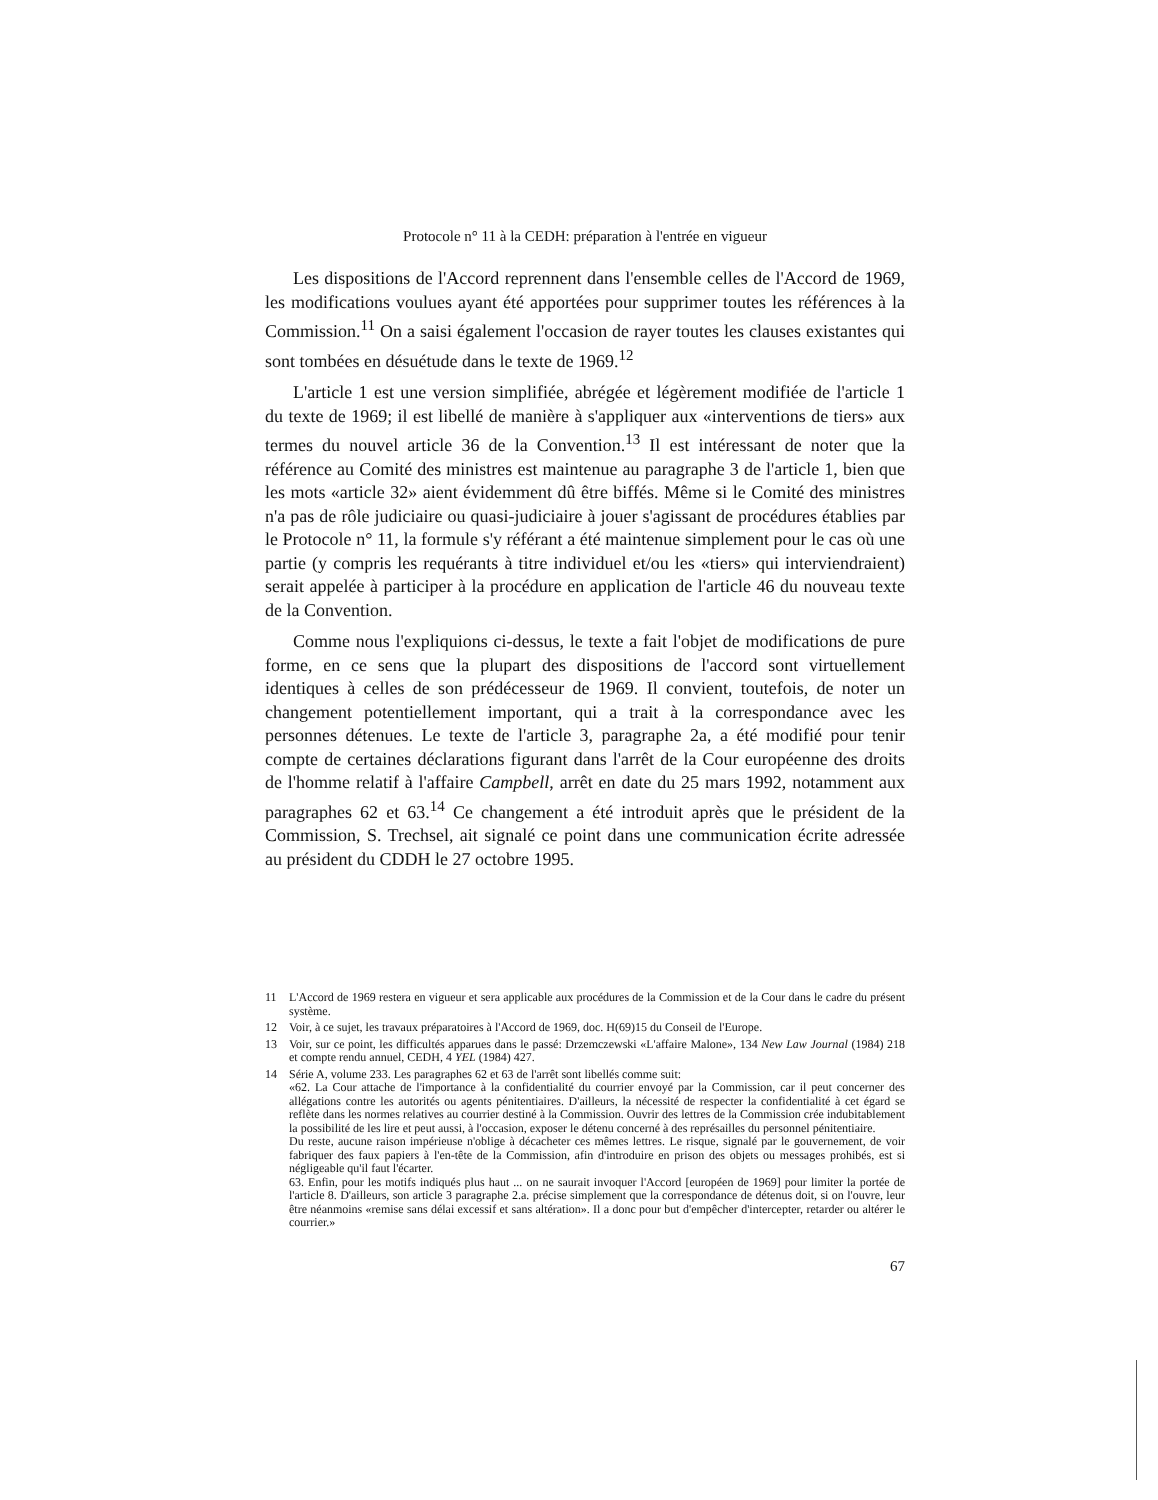Protocole n° 11 à la CEDH: préparation à l'entrée en vigueur
Les dispositions de l'Accord reprennent dans l'ensemble celles de l'Accord de 1969, les modifications voulues ayant été apportées pour supprimer toutes les références à la Commission.<sup>11</sup> On a saisi également l'occasion de rayer toutes les clauses existantes qui sont tombées en désuétude dans le texte de 1969.<sup>12</sup>
L'article 1 est une version simplifiée, abrégée et légèrement modifiée de l'article 1 du texte de 1969; il est libellé de manière à s'appliquer aux «interventions de tiers» aux termes du nouvel article 36 de la Convention.<sup>13</sup> Il est intéressant de noter que la référence au Comité des ministres est maintenue au paragraphe 3 de l'article 1, bien que les mots «article 32» aient évidemment dû être biffés. Même si le Comité des ministres n'a pas de rôle judiciaire ou quasi-judiciaire à jouer s'agissant de procédures établies par le Protocole n° 11, la formule s'y référant a été maintenue simplement pour le cas où une partie (y compris les requérants à titre individuel et/ou les «tiers» qui interviendraient) serait appelée à participer à la procédure en application de l'article 46 du nouveau texte de la Convention.
Comme nous l'expliquions ci-dessus, le texte a fait l'objet de modifications de pure forme, en ce sens que la plupart des dispositions de l'accord sont virtuellement identiques à celles de son prédécesseur de 1969. Il convient, toutefois, de noter un changement potentiellement important, qui a trait à la correspondance avec les personnes détenues. Le texte de l'article 3, paragraphe 2a, a été modifié pour tenir compte de certaines déclarations figurant dans l'arrêt de la Cour européenne des droits de l'homme relatif à l'affaire Campbell, arrêt en date du 25 mars 1992, notamment aux paragraphes 62 et 63.<sup>14</sup> Ce changement a été introduit après que le président de la Commission, S. Trechsel, ait signalé ce point dans une communication écrite adressée au président du CDDH le 27 octobre 1995.
11 L'Accord de 1969 restera en vigueur et sera applicable aux procédures de la Commission et de la Cour dans le cadre du présent système.
12 Voir, à ce sujet, les travaux préparatoires à l'Accord de 1969, doc. H(69)15 du Conseil de l'Europe.
13 Voir, sur ce point, les difficultés apparues dans le passé: Drzemczewski «L'affaire Malone», 134 New Law Journal (1984) 218 et compte rendu annuel, CEDH, 4 YEL (1984) 427.
14 Série A, volume 233. Les paragraphes 62 et 63 de l'arrêt sont libellés comme suit:
«62. La Cour attache de l'importance à la confidentialité du courrier envoyé par la Commission, car il peut concerner des allégations contre les autorités ou agents pénitentiaires. D'ailleurs, la nécessité de respecter la confidentialité à cet égard se reflète dans les normes relatives au courrier destiné à la Commission. Ouvrir des lettres de la Commission crée indubitablement la possibilité de les lire et peut aussi, à l'occasion, exposer le détenu concerné à des représailles du personnel pénitentiaire.
Du reste, aucune raison impérieuse n'oblige à décacheter ces mêmes lettres. Le risque, signalé par le gouvernement, de voir fabriquer des faux papiers à l'en-tête de la Commission, afin d'introduire en prison des objets ou messages prohibés, est si négligeable qu'il faut l'écarter.
63. Enfin, pour les motifs indiqués plus haut ... on ne saurait invoquer l'Accord [européen de 1969] pour limiter la portée de l'article 8. D'ailleurs, son article 3 paragraphe 2.a. précise simplement que la correspondance de détenus doit, si on l'ouvre, leur être néanmoins «remise sans délai excessif et sans altération». Il a donc pour but d'empêcher d'intercepter, retarder ou altérer le courrier.»
67